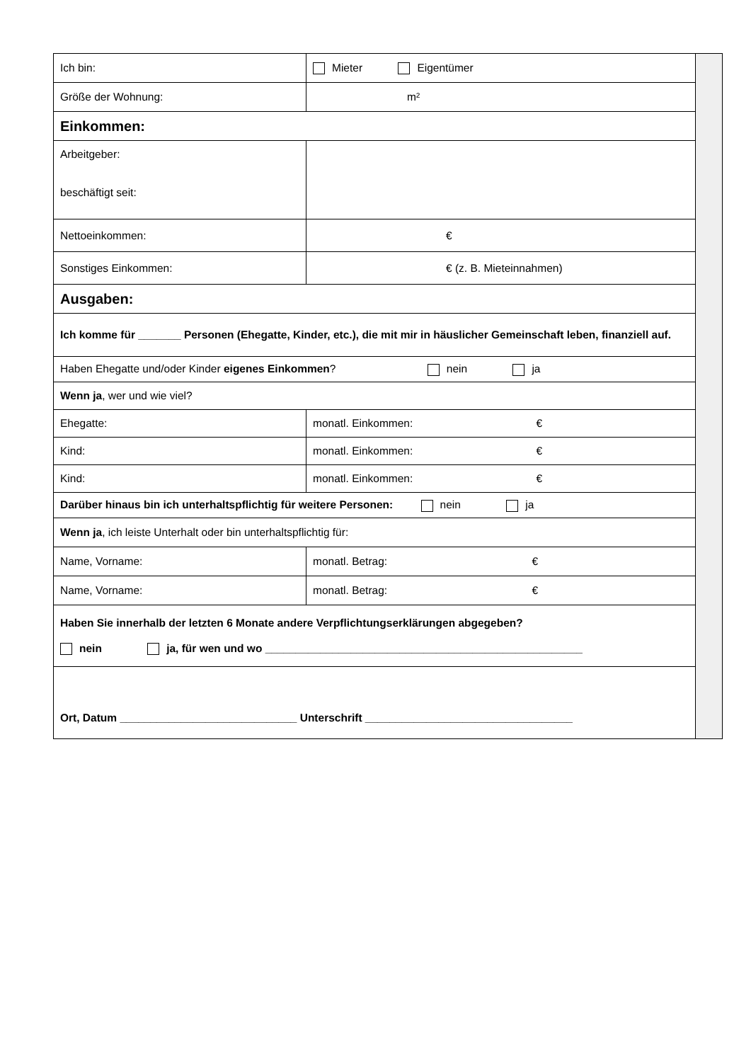| Ich bin: | Mieter Eigentümer | |
| Größe der Wohnung: | m² | |
| Einkommen: | | |
| Arbeitgeber: beschäftigt seit: | | |
| Nettoeinkommen: | € | |
| Sonstiges Einkommen: | € (z. B. Mieteinnahmen) | |
| Ausgaben: | | |
| Ich komme für _______ Personen (Ehegatte, Kinder, etc.), die mit mir in häuslicher Gemeinschaft leben, finanziell auf. | | |
| Haben Ehegatte und/oder Kinder eigenes Einkommen ? nein ja | | |
| Wenn ja , wer und wie viel? | | |
| Ehegatte: | monatl. Einkommen: € | |
| Kind: | monatl. Einkommen: € | |
| Kind: | monatl. Einkommen: € | |
| Darüber hinaus bin ich unterhaltspflichtig für weitere Personen: nein ja | | |
| Wenn ja , ich leiste Unterhalt oder bin unterhaltspflichtig für: | | |
| Name, Vorname: | monatl. Betrag: € | |
| Name, Vorname: | monatl. Betrag: € | |
| Haben Sie innerhalb der letzten 6 Monate andere Verpflichtungserklärungen abgegeben? nein ja, für wen und wo ____________________________________________________ | | |
| Ort, Datum _____________________________ Unterschrift __________________________________ | | |